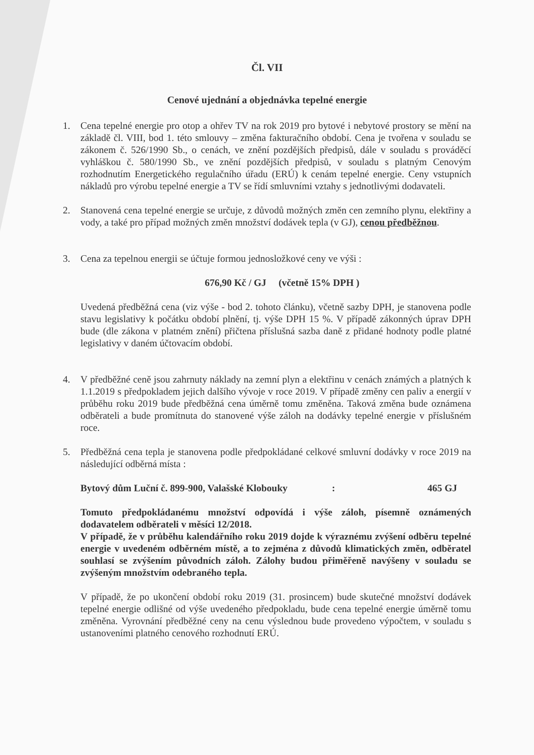Čl. VII
Cenové ujednání a objednávka tepelné energie
1. Cena tepelné energie pro otop a ohřev TV na rok 2019 pro bytové i nebytové prostory se mění na základě čl. VIII, bod 1. této smlouvy – změna fakturačního období. Cena je tvořena v souladu se zákonem č. 526/1990 Sb., o cenách, ve znění pozdějších předpisů, dále v souladu s prováděcí vyhláškou č. 580/1990 Sb., ve znění pozdějších předpisů, v souladu s platným Cenovým rozhodnutím Energetického regulačního úřadu (ERÚ) k cenám tepelné energie. Ceny vstupních nákladů pro výrobu tepelné energie a TV se řídí smluvními vztahy s jednotlivými dodavateli.
2. Stanovená cena tepelné energie se určuje, z důvodů možných změn cen zemního plynu, elektřiny a vody, a také pro případ možných změn množství dodávek tepla (v GJ), cenou předběžnou.
3. Cena za tepelnou energii se účtuje formou jednosložkové ceny ve výši :
676,90 Kč / GJ (včetně 15% DPH )
Uvedená předběžná cena (viz výše - bod 2. tohoto článku), včetně sazby DPH, je stanovena podle stavu legislativy k počátku období plnění, tj. výše DPH 15 %. V případě zákonných úprav DPH bude (dle zákona v platném znění) přičtena příslušná sazba daně z přidané hodnoty podle platné legislativy v daném účtovacím období.
4. V předběžné ceně jsou zahrnuty náklady na zemní plyn a elektřinu v cenách známých a platných k 1.1.2019 s předpokladem jejich dalšího vývoje v roce 2019. V případě změny cen paliv a energií v průběhu roku 2019 bude předběžná cena úměrně tomu změněna. Taková změna bude oznámena odběrateli a bude promítnuta do stanovené výše záloh na dodávky tepelné energie v příslušném roce.
5. Předběžná cena tepla je stanovena podle předpokládané celkové smluvní dodávky v roce 2019 na následující odběrná místa :
Bytový dům Luční č. 899-900, Valašské Klobouky: 465 GJ
Tomuto předpokládanému množství odpovídá i výše záloh, písemně oznámených dodavatelem odběrateli v měsíci 12/2018.
V případě, že v průběhu kalendářního roku 2019 dojde k výraznému zvýšení odběru tepelné energie v uvedeném odběrném místě, a to zejména z důvodů klimatických změn, odběratel souhlasí se zvýšením původních záloh. Zálohy budou přiměřeně navýšeny v souladu se zvýšeným množstvím odebraného tepla.
V případě, že po ukončení období roku 2019 (31. prosincem) bude skutečné množství dodávek tepelné energie odlišné od výše uvedeného předpokladu, bude cena tepelné energie úměrně tomu změněna. Vyrovnání předběžné ceny na cenu výslednou bude provedeno výpočtem, v souladu s ustanoveními platného cenového rozhodnutí ERÚ.